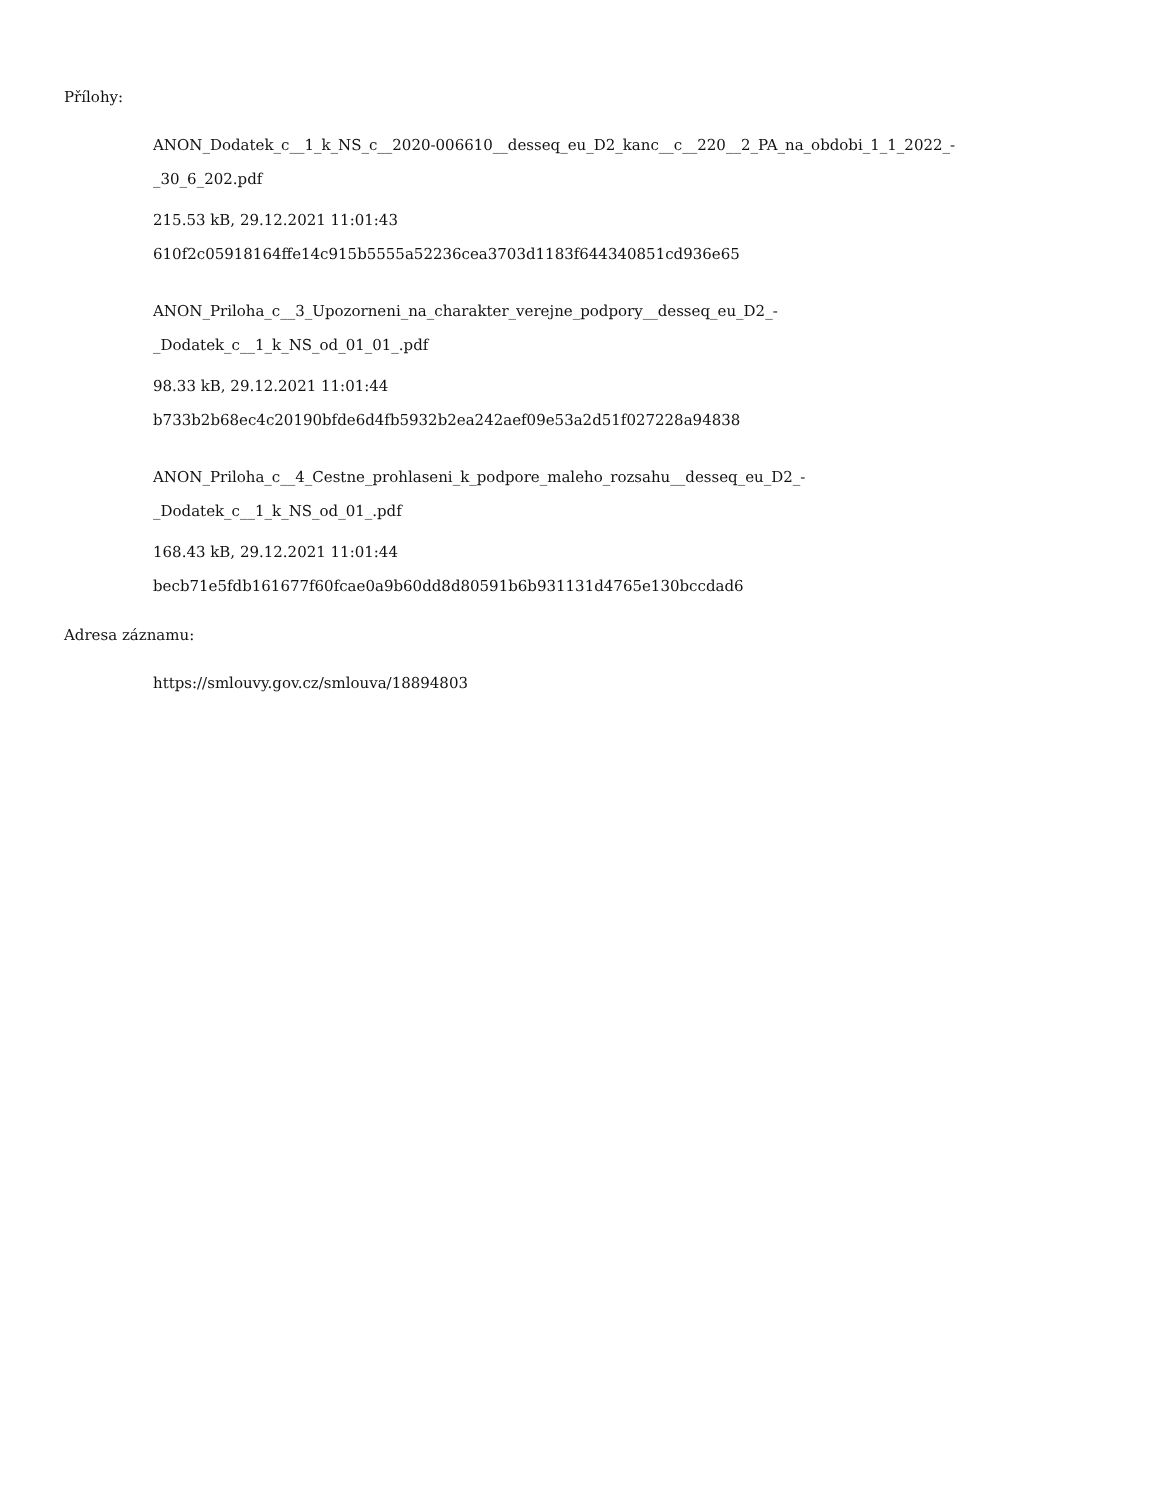Přílohy:
ANON_Dodatek_c__1_k_NS_c__2020-006610__desseq_eu_D2_kanc__c__220__2_PA_na_obdobi_1_1_2022_-
_30_6_202.pdf
215.53 kB, 29.12.2021 11:01:43
610f2c05918164ffe14c915b5555a52236cea3703d1183f644340851cd936e65
ANON_Priloha_c__3_Upozorneni_na_charakter_verejne_podpory__desseq_eu_D2_-
_Dodatek_c__1_k_NS_od_01_01_.pdf
98.33 kB, 29.12.2021 11:01:44
b733b2b68ec4c20190bfde6d4fb5932b2ea242aef09e53a2d51f027228a94838
ANON_Priloha_c__4_Cestne_prohlaseni_k_podpore_maleho_rozsahu__desseq_eu_D2_-
_Dodatek_c__1_k_NS_od_01_.pdf
168.43 kB, 29.12.2021 11:01:44
becb71e5fdb161677f60fcae0a9b60dd8d80591b6b931131d4765e130bccdad6
Adresa záznamu:
https://smlouvy.gov.cz/smlouva/18894803